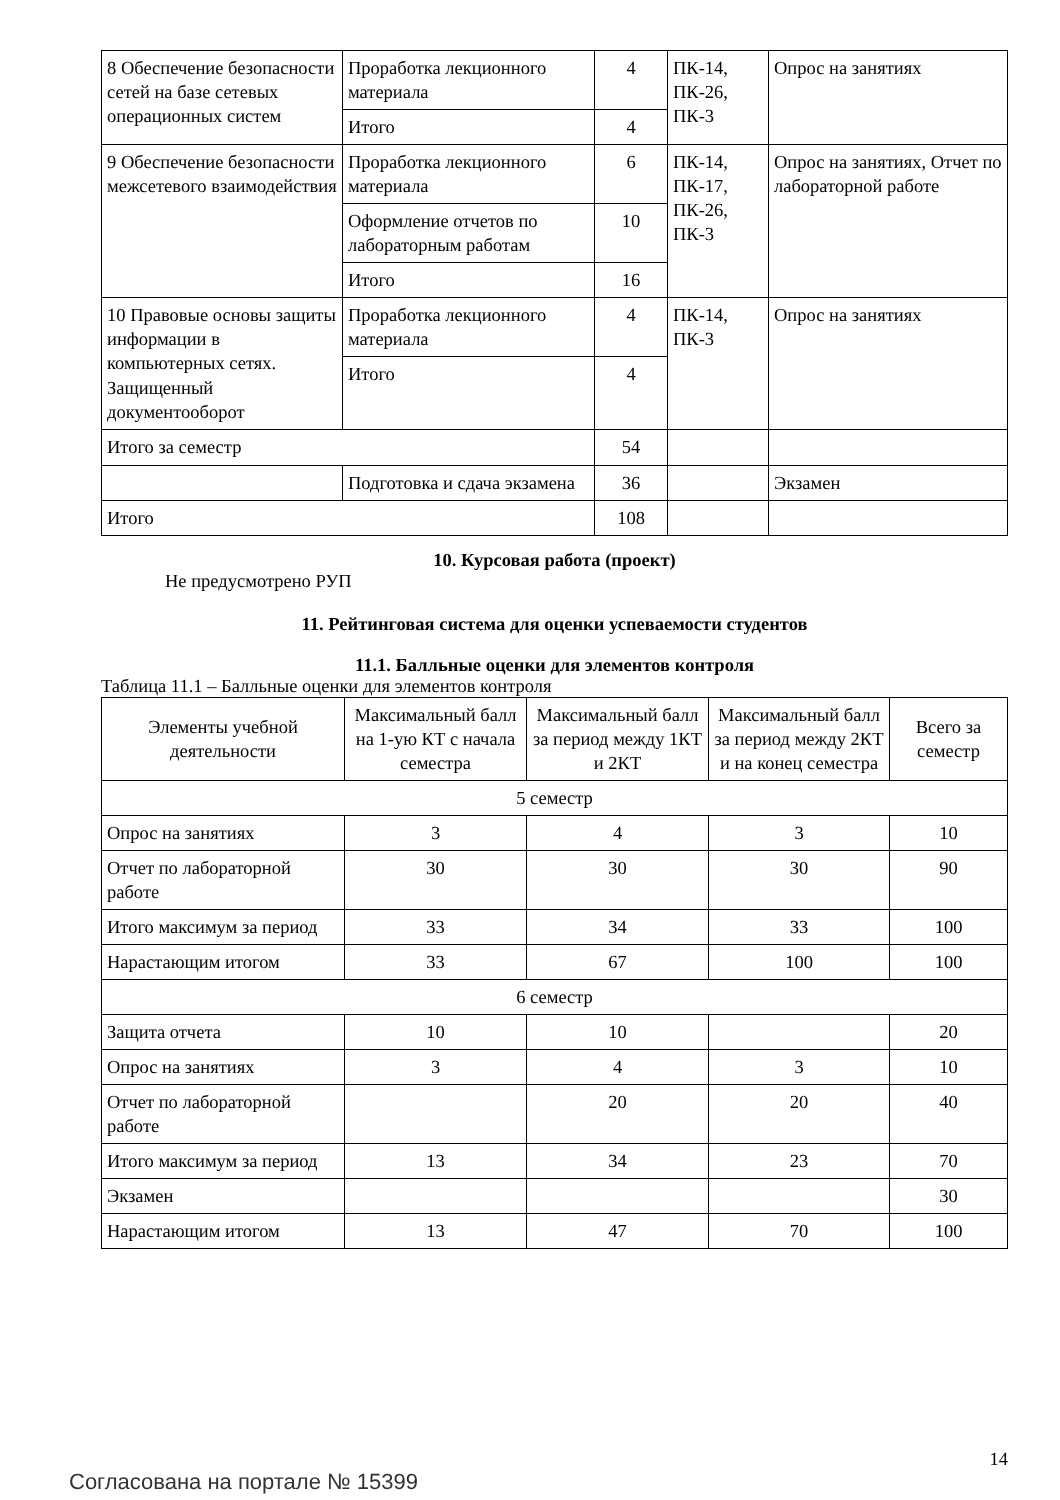| 8 Обеспечение безопасности сетей на базе сетевых операционных систем | Проработка лекционного материала | 4 | ПК-14, ПК-26, ПК-3 | Опрос на занятиях |
| | Итого | 4 | | |
| 9 Обеспечение безопасности межсетевого взаимодействия | Проработка лекционного материала | 6 | ПК-14, ПК-17, ПК-26, ПК-3 | Опрос на занятиях, Отчет по лабораторной работе |
| | Оформление отчетов по лабораторным работам | 10 | | |
| | Итого | 16 | | |
| 10 Правовые основы защиты информации в компьютерных сетях. Защищенный документооборот | Проработка лекционного материала | 4 | ПК-14, ПК-3 | Опрос на занятиях |
| | Итого | 4 | | |
| Итого за семестр | | 54 | | |
| | Подготовка и сдача экзамена | 36 | | Экзамен |
| Итого | | 108 | | |
10. Курсовая работа (проект)
Не предусмотрено РУП
11. Рейтинговая система для оценки успеваемости студентов
11.1. Балльные оценки для элементов контроля
Таблица 11.1 – Балльные оценки для элементов контроля
| Элементы учебной деятельности | Максимальный балл на 1-ую КТ с начала семестра | Максимальный балл за период между 1КТ и 2КТ | Максимальный балл за период между 2КТ и на конец семестра | Всего за семестр |
| --- | --- | --- | --- | --- |
| 5 семестр | | | | |
| Опрос на занятиях | 3 | 4 | 3 | 10 |
| Отчет по лабораторной работе | 30 | 30 | 30 | 90 |
| Итого максимум за период | 33 | 34 | 33 | 100 |
| Нарастающим итогом | 33 | 67 | 100 | 100 |
| 6 семестр | | | | |
| Защита отчета | 10 | 10 | | 20 |
| Опрос на занятиях | 3 | 4 | 3 | 10 |
| Отчет по лабораторной работе | | 20 | 20 | 40 |
| Итого максимум за период | 13 | 34 | 23 | 70 |
| Экзамен | | | | 30 |
| Нарастающим итогом | 13 | 47 | 70 | 100 |
Согласована на портале № 15399
14